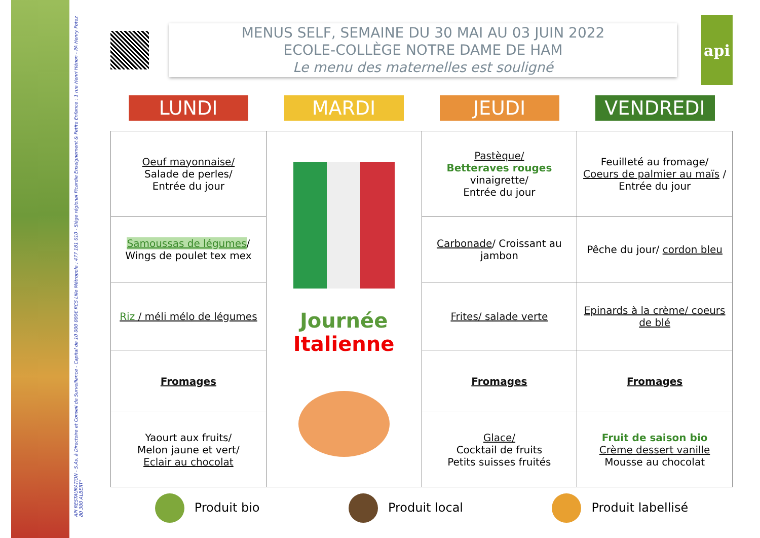API RESTAURATION - S.As. à Directoire et Conseil de Surveillance - Capital de 10 000 000€ RCS Lille Métropole : 477 181 010 - Siège régional Picardie Enseignement & Petite Enfance : 1 rue Henri Hénon - PA Henry Potez 80 300 ALBERT"
MENUS SELF, SEMAINE DU 30 MAI AU 03 JUIN 2022
ECOLE-COLLÈGE NOTRE DAME DE HAM
Le menu des maternelles est souligné
api
LUNDI MARDI JEUDI VENDREDI
| Oeuf mayonnaise/ Salade de perles/ Entrée du jour | Journée Italienne | Pastèque/ Betteraves rouges vinaigrette/ Entrée du jour | Feuilleté au fromage/ Coeurs de palmier au maïs / Entrée du jour |
| Samoussas de légumes / Wings de poulet tex mex | | Carbonade / Croissant au jambon | Pêche du jour/ cordon bleu |
| Riz / méli mélo de légumes | | Frites/ salade verte | Epinards à la crème/ coeurs de blé |
| Fromages | | Fromages | Fromages |
| Yaourt aux fruits/ Melon jaune et vert/ Eclair au chocolat | | Glace/ Cocktail de fruits Petits suisses fruités | Fruit de saison bio Crème dessert vanille Mousse au chocolat |
Produit bio Produit local Produit labellisé